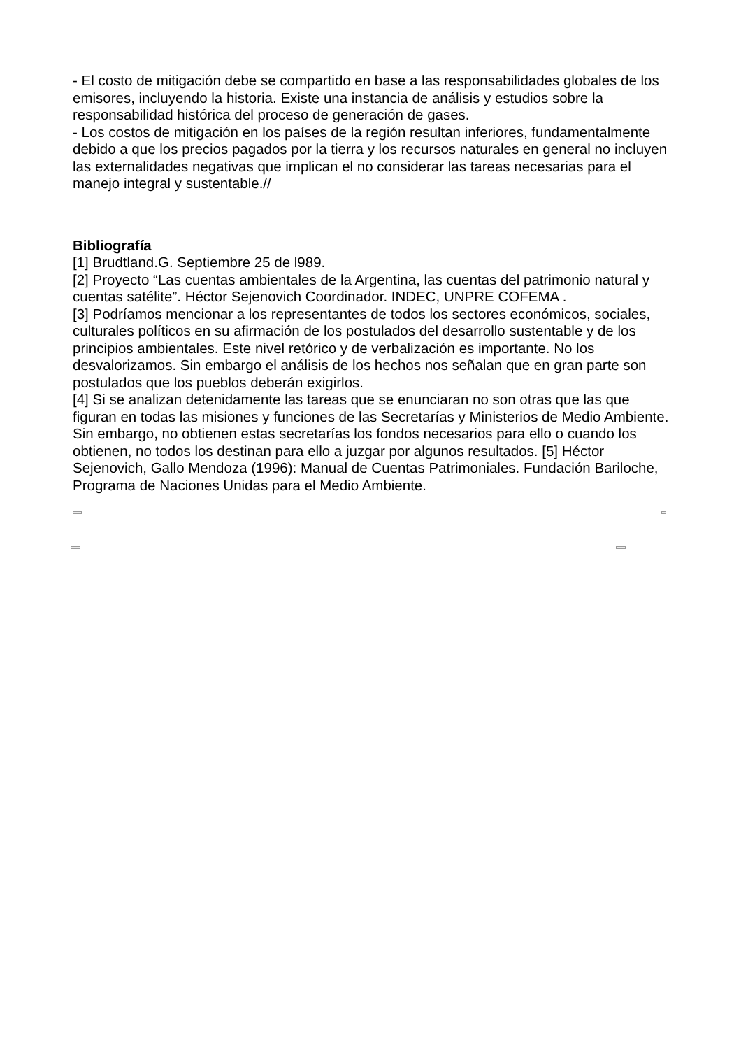- El costo de mitigación debe se compartido en base a las responsabilidades globales de los emisores, incluyendo la historia. Existe una instancia de análisis y estudios sobre la responsabilidad histórica del proceso de generación de gases.
- Los costos de mitigación en los países de la región resultan inferiores, fundamentalmente debido a que los precios pagados por la tierra y los recursos naturales en general no incluyen las externalidades negativas que implican el no considerar las tareas necesarias para el manejo integral y sustentable.//
Bibliografía
[1] Brudtland.G. Septiembre 25 de l989.
[2] Proyecto “Las cuentas ambientales de la Argentina, las cuentas del patrimonio natural y cuentas satélite”. Héctor Sejenovich Coordinador. INDEC, UNPRE COFEMA .
[3] Podríamos mencionar a los representantes de todos los sectores económicos, sociales, culturales políticos en su afirmación de los postulados del desarrollo sustentable y de los principios ambientales. Este nivel retórico y de verbalización es importante. No los desvalorizamos. Sin embargo el análisis de los hechos nos señalan que en gran parte son postulados que los pueblos deberán exigirlos.
[4] Si se analizan detenidamente las tareas que se enunciaran no son otras que las que figuran en todas las misiones y funciones de las Secretarías y Ministerios de Medio Ambiente. Sin embargo, no obtienen estas secretarías los fondos necesarios para ello o cuando los obtienen, no todos los destinan para ello a juzgar por algunos resultados. [5] Héctor Sejenovich, Gallo Mendoza (1996): Manual de Cuentas Patrimoniales. Fundación Bariloche, Programa de Naciones Unidas para el Medio Ambiente.